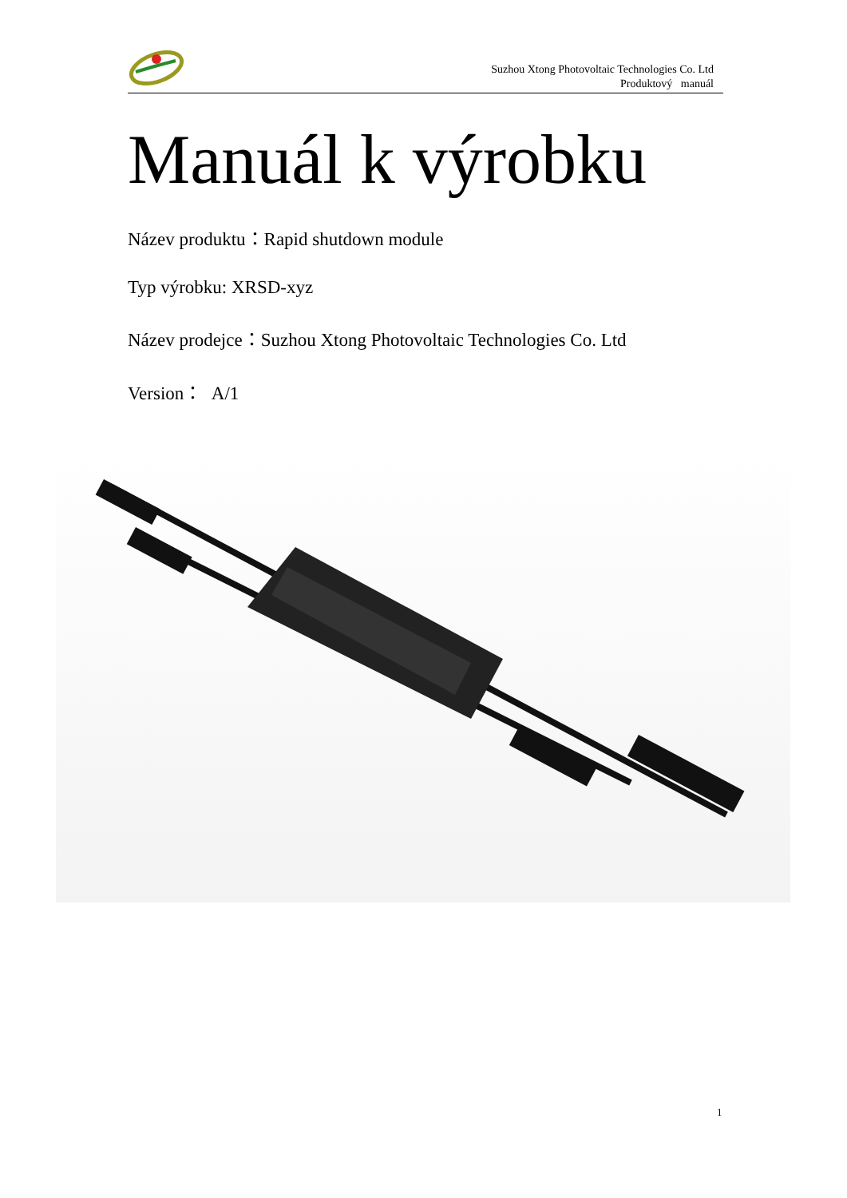Suzhou Xtong Photovoltaic Technologies Co. Ltd
Produktový manuál
Manuál k výrobku
Název produktu：Rapid shutdown module
Typ výrobku: XRSD-xyz
Název prodejce：Suzhou Xtong Photovoltaic Technologies Co. Ltd
Version： A/1
1